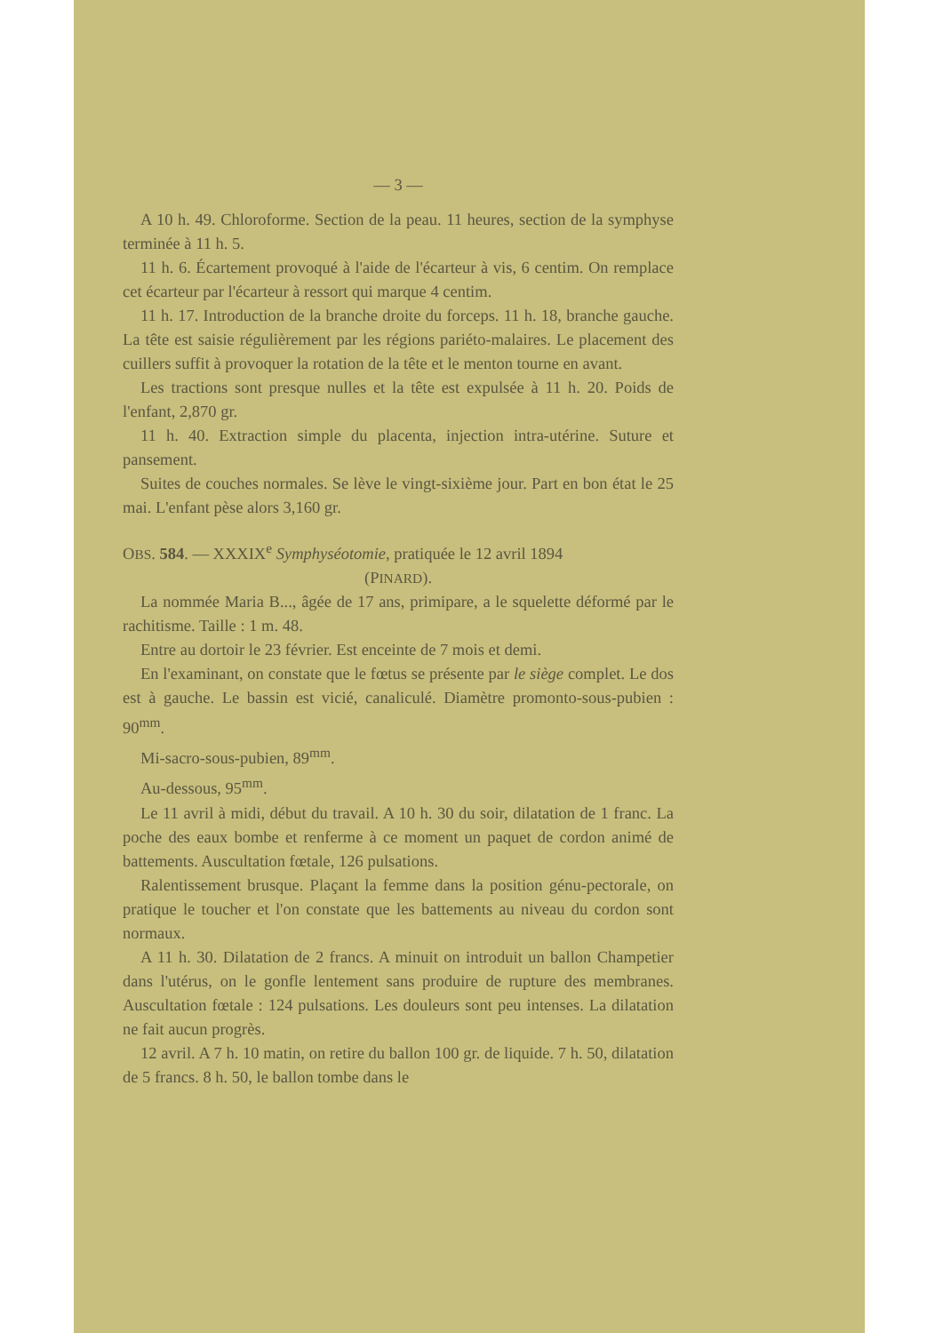— 3 —
A 10 h. 49. Chloroforme. Section de la peau. 11 heures, section de la symphyse terminée à 11 h. 5.
11 h. 6. Écartement provoqué à l'aide de l'écarteur à vis, 6 centim. On remplace cet écarteur par l'écarteur à ressort qui marque 4 centim.
11 h. 17. Introduction de la branche droite du forceps. 11 h. 18, branche gauche. La tête est saisie régulièrement par les régions pariéto-malaires. Le placement des cuillers suffit à provoquer la rotation de la tête et le menton tourne en avant.
Les tractions sont presque nulles et la tête est expulsée à 11 h. 20. Poids de l'enfant, 2,870 gr.
11 h. 40. Extraction simple du placenta, injection intra-utérine. Suture et pansement.
Suites de couches normales. Se lève le vingt-sixième jour. Part en bon état le 25 mai. L'enfant pèse alors 3,160 gr.
OBS. 584. — XXXIX<sup>e</sup> Symphyséotomie, pratiquée le 12 avril 1894
(PINARD).
La nommée Maria B..., âgée de 17 ans, primipare, a le squelette déformé par le rachitisme. Taille : 1 m. 48.
Entre au dortoir le 23 février. Est enceinte de 7 mois et demi.
En l'examinant, on constate que le fœtus se présente par le siège complet. Le dos est à gauche. Le bassin est vicié, canaliculé. Diamètre promonto-sous-pubien : 90<sup>mm</sup>.
Mi-sacro-sous-pubien, 89<sup>mm</sup>.
Au-dessous, 95<sup>mm</sup>.
Le 11 avril à midi, début du travail. A 10 h. 30 du soir, dilatation de 1 franc. La poche des eaux bombe et renferme à ce moment un paquet de cordon animé de battements. Auscultation fœtale, 126 pulsations.
Ralentissement brusque. Plaçant la femme dans la position génu-pectorale, on pratique le toucher et l'on constate que les battements au niveau du cordon sont normaux.
A 11 h. 30. Dilatation de 2 francs. A minuit on introduit un ballon Champetier dans l'utérus, on le gonfle lentement sans produire de rupture des membranes. Auscultation fœtale : 124 pulsations. Les douleurs sont peu intenses. La dilatation ne fait aucun progrès.
12 avril. A 7 h. 10 matin, on retire du ballon 100 gr. de liquide. 7 h. 50, dilatation de 5 francs. 8 h. 50, le ballon tombe dans le